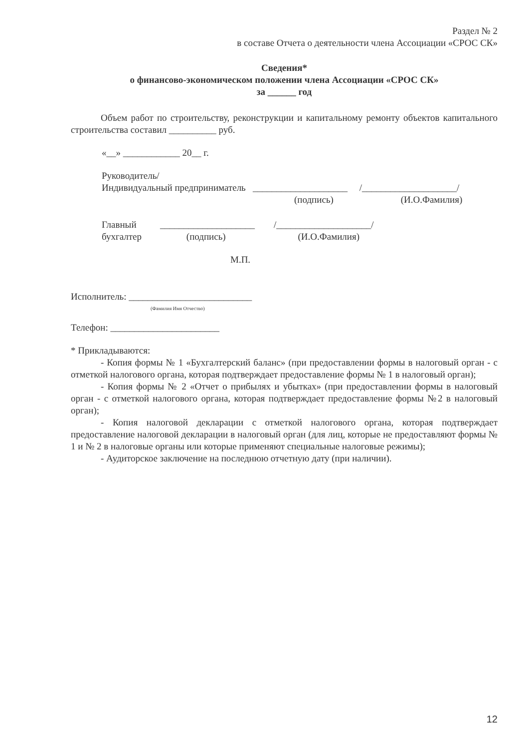Раздел № 2
в составе Отчета о деятельности члена Ассоциации «СРОС СК»
Сведения*
о финансово-экономическом положении члена Ассоциации «СРОС СК»
за ______ год
Объем работ по строительству, реконструкции и капитальному ремонту объектов капитального строительства составил __________ руб.
«__» ____________ 20__ г.
Руководитель/
Индивидуальный предприниматель ____________________ /____________________/
(подпись) (И.О.Фамилия)
Главный ____________________ /____________________/
бухгалтер (подпись) (И.О.Фамилия)
М.П.
Исполнитель: __________________________
(Фамилия Имя Отчество)
Телефон: _______________________
* Прикладываются:
- Копия формы № 1 «Бухгалтерский баланс» (при предоставлении формы в налоговый орган - с отметкой налогового органа, которая подтверждает предоставление формы № 1 в налоговый орган);
- Копия формы № 2 «Отчет о прибылях и убытках» (при предоставлении формы в налоговый орган - с отметкой налогового органа, которая подтверждает предоставление формы №2 в налоговый орган);
- Копия налоговой декларации с отметкой налогового органа, которая подтверждает предоставление налоговой декларации в налоговый орган (для лиц, которые не предоставляют формы № 1 и № 2 в налоговые органы или которые применяют специальные налоговые режимы);
- Аудиторское заключение на последнюю отчетную дату (при наличии).
12